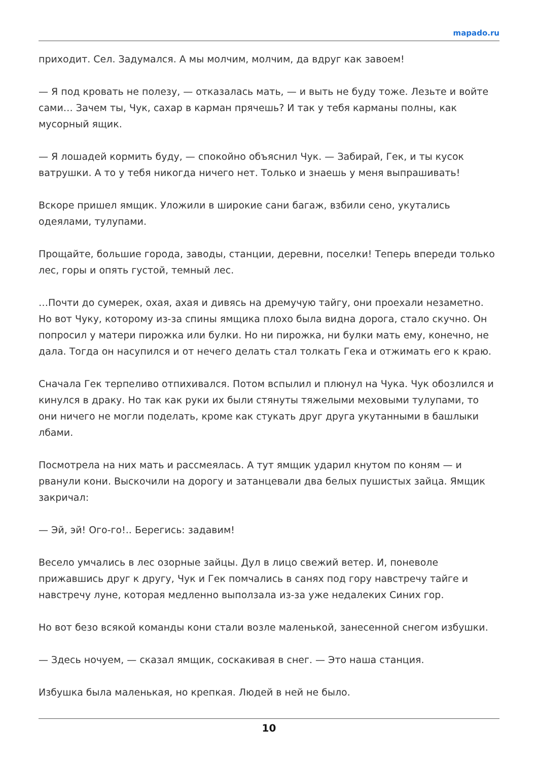mapado.ru
приходит. Сел. Задумался. А мы молчим, молчим, да вдруг как завоем!
— Я под кровать не полезу, — отказалась мать, — и выть не буду тоже. Лезьте и войте сами… Зачем ты, Чук, сахар в карман прячешь? И так у тебя карманы полны, как мусорный ящик.
— Я лошадей кормить буду, — спокойно объяснил Чук. — Забирай, Гек, и ты кусок ватрушки. А то у тебя никогда ничего нет. Только и знаешь у меня выпрашивать!
Вскоре пришел ямщик. Уложили в широкие сани багаж, взбили сено, укутались одеялами, тулупами.
Прощайте, большие города, заводы, станции, деревни, поселки! Теперь впереди только лес, горы и опять густой, темный лес.
…Почти до сумерек, охая, ахая и дивясь на дремучую тайгу, они проехали незаметно. Но вот Чуку, которому из-за спины ямщика плохо была видна дорога, стало скучно. Он попросил у матери пирожка или булки. Но ни пирожка, ни булки мать ему, конечно, не дала. Тогда он насупился и от нечего делать стал толкать Гека и отжимать его к краю.
Сначала Гек терпеливо отпихивался. Потом вспылил и плюнул на Чука. Чук обозлился и кинулся в драку. Но так как руки их были стянуты тяжелыми меховыми тулупами, то они ничего не могли поделать, кроме как стукать друг друга укутанными в башлыки лбами.
Посмотрела на них мать и рассмеялась. А тут ямщик ударил кнутом по коням — и рванули кони. Выскочили на дорогу и затанцевали два белых пушистых зайца. Ямщик закричал:
— Эй, эй! Ого-го!.. Берегись: задавим!
Весело умчались в лес озорные зайцы. Дул в лицо свежий ветер. И, поневоле прижавшись друг к другу, Чук и Гек помчались в санях под гору навстречу тайге и навстречу луне, которая медленно выползала из-за уже недалеких Синих гор.
Но вот безо всякой команды кони стали возле маленькой, занесенной снегом избушки.
— Здесь ночуем, — сказал ямщик, соскакивая в снег. — Это наша станция.
Избушка была маленькая, но крепкая. Людей в ней не было.
10